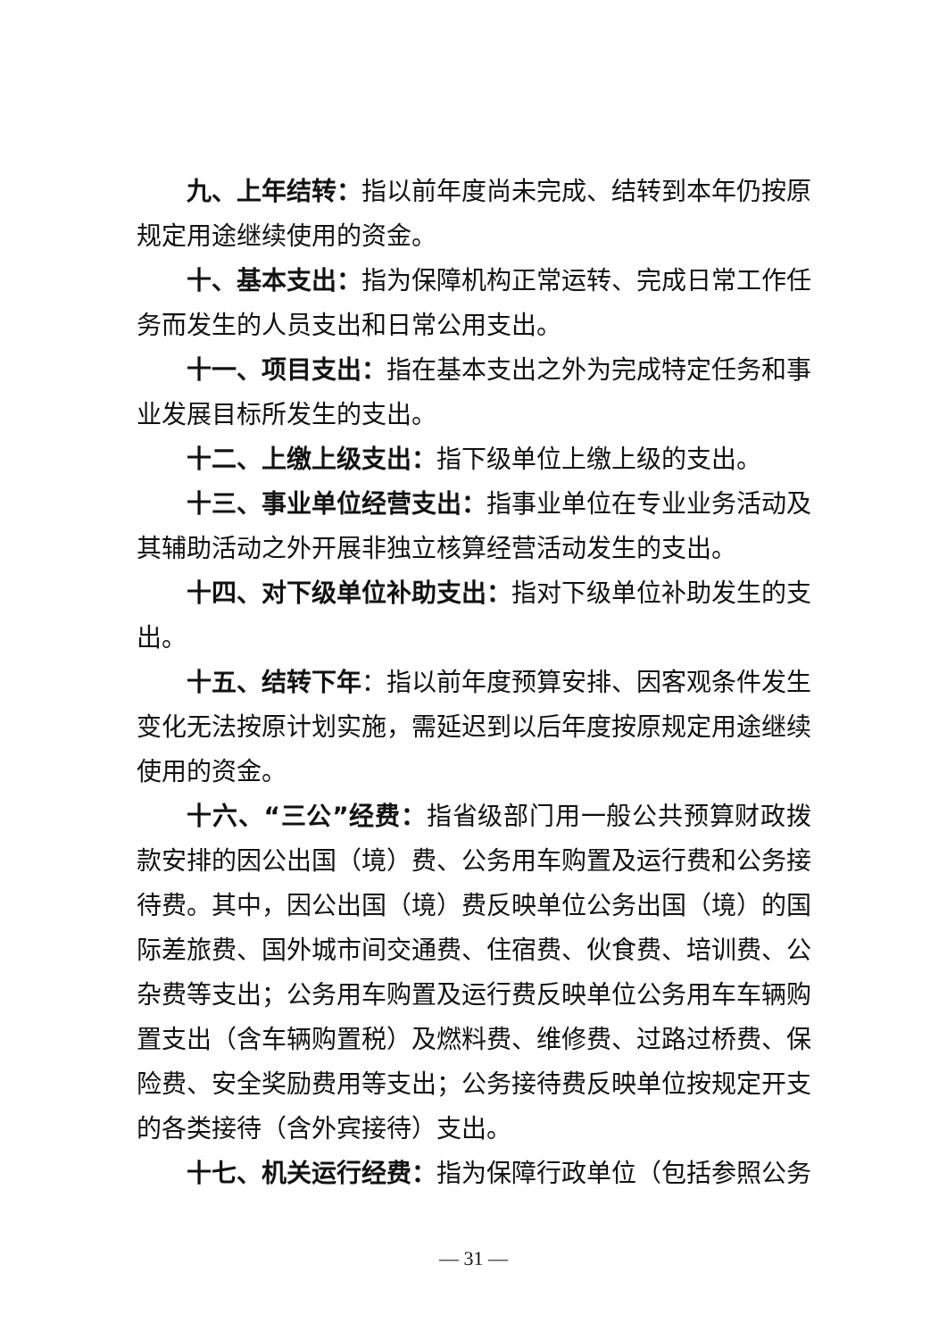九、上年结转：指以前年度尚未完成、结转到本年仍按原规定用途继续使用的资金。
十、基本支出：指为保障机构正常运转、完成日常工作任务而发生的人员支出和日常公用支出。
十一、项目支出：指在基本支出之外为完成特定任务和事业发展目标所发生的支出。
十二、上缴上级支出：指下级单位上缴上级的支出。
十三、事业单位经营支出：指事业单位在专业业务活动及其辅助活动之外开展非独立核算经营活动发生的支出。
十四、对下级单位补助支出：指对下级单位补助发生的支出。
十五、结转下年：指以前年度预算安排、因客观条件发生变化无法按原计划实施，需延迟到以后年度按原规定用途继续使用的资金。
十六、“三公”经费：指省级部门用一般公共预算财政拨款安排的因公出国（境）费、公务用车购置及运行费和公务接待费。其中，因公出国（境）费反映单位公务出国（境）的国际差旅费、国外城市间交通费、住宿费、伙食费、培训费、公杂费等支出；公务用车购置及运行费反映单位公务用车车辆购置支出（含车辆购置税）及燃料费、维修费、过路过桥费、保险费、安全奖励费用等支出；公务接待费反映单位按规定开支的各类接待（含外宾接待）支出。
十七、机关运行经费：指为保障行政单位（包括参照公务
— 31 —